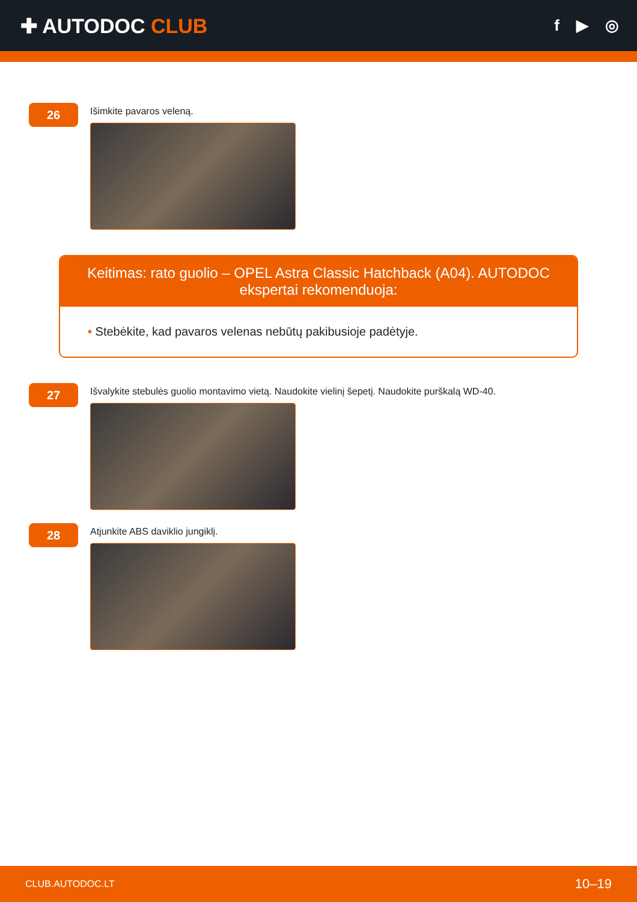✚ AUTODOC CLUB
f ▶ ◎
26
Išimkite pavaros veleną.
Keitimas: rato guolio – OPEL Astra Classic Hatchback (A04). AUTODOC ekspertai rekomenduoja:
• Stebėkite, kad pavaros velenas nebūtų pakibusioje padėtyje.
27
Išvalykite stebulės guolio montavimo vietą. Naudokite vielinį šepetį. Naudokite purškalą WD-40.
28
Atjunkite ABS daviklio jungiklį.
CLUB.AUTODOC.LT 10–19